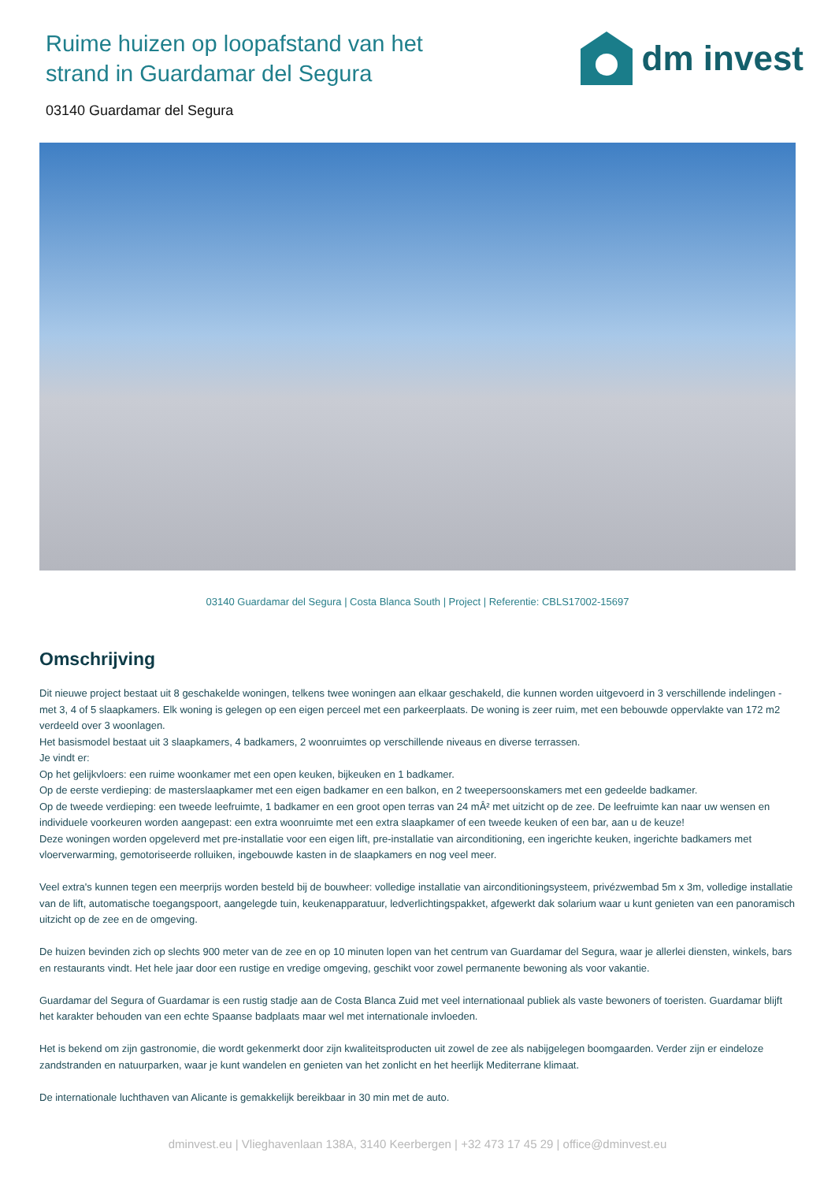Ruime huizen op loopafstand van het strand in Guardamar del Segura
dm invest
03140 Guardamar del Segura
03140 Guardamar del Segura | Costa Blanca South | Project | Referentie: CBLS17002-15697
Omschrijving
Dit nieuwe project bestaat uit 8 geschakelde woningen, telkens twee woningen aan elkaar geschakeld, die kunnen worden uitgevoerd in 3 verschillende indelingen - met 3, 4 of 5 slaapkamers. Elk woning is gelegen op een eigen perceel met een parkeerplaats. De woning is zeer ruim, met een bebouwde oppervlakte van 172 m2 verdeeld over 3 woonlagen.
Het basismodel bestaat uit 3 slaapkamers, 4 badkamers, 2 woonruimtes op verschillende niveaus en diverse terrassen.
Je vindt er:
Op het gelijkvloers: een ruime woonkamer met een open keuken, bijkeuken en 1 badkamer.
Op de eerste verdieping: de masterslaapkamer met een eigen badkamer en een balkon, en 2 tweepersoonskamers met een gedeelde badkamer.
Op de tweede verdieping: een tweede leefruimte, 1 badkamer en een groot open terras van 24 mÂ² met uitzicht op de zee. De leefruimte kan naar uw wensen en individuele voorkeuren worden aangepast: een extra woonruimte met een extra slaapkamer of een tweede keuken of een bar, aan u de keuze!
Deze woningen worden opgeleverd met pre-installatie voor een eigen lift, pre-installatie van airconditioning, een ingerichte keuken, ingerichte badkamers met vloerverwarming, gemotoriseerde rolluiken, ingebouwde kasten in de slaapkamers en nog veel meer.
Veel extra's kunnen tegen een meerprijs worden besteld bij de bouwheer: volledige installatie van airconditioningsysteem, privézwembad 5m x 3m, volledige installatie van de lift, automatische toegangspoort, aangelegde tuin, keukenapparatuur, ledverlichtingspakket, afgewerkt dak solarium waar u kunt genieten van een panoramisch uitzicht op de zee en de omgeving.
De huizen bevinden zich op slechts 900 meter van de zee en op 10 minuten lopen van het centrum van Guardamar del Segura, waar je allerlei diensten, winkels, bars en restaurants vindt. Het hele jaar door een rustige en vredige omgeving, geschikt voor zowel permanente bewoning als voor vakantie.
Guardamar del Segura of Guardamar is een rustig stadje aan de Costa Blanca Zuid met veel internationaal publiek als vaste bewoners of toeristen. Guardamar blijft het karakter behouden van een echte Spaanse badplaats maar wel met internationale invloeden.
Het is bekend om zijn gastronomie, die wordt gekenmerkt door zijn kwaliteitsproducten uit zowel de zee als nabijgelegen boomgaarden. Verder zijn er eindeloze zandstranden en natuurparken, waar je kunt wandelen en genieten van het zonlicht en het heerlijk Mediterrane klimaat.
De internationale luchthaven van Alicante is gemakkelijk bereikbaar in 30 min met de auto.
dminvest.eu | Vlieghavenlaan 138A, 3140 Keerbergen | +32 473 17 45 29 | office@dminvest.eu